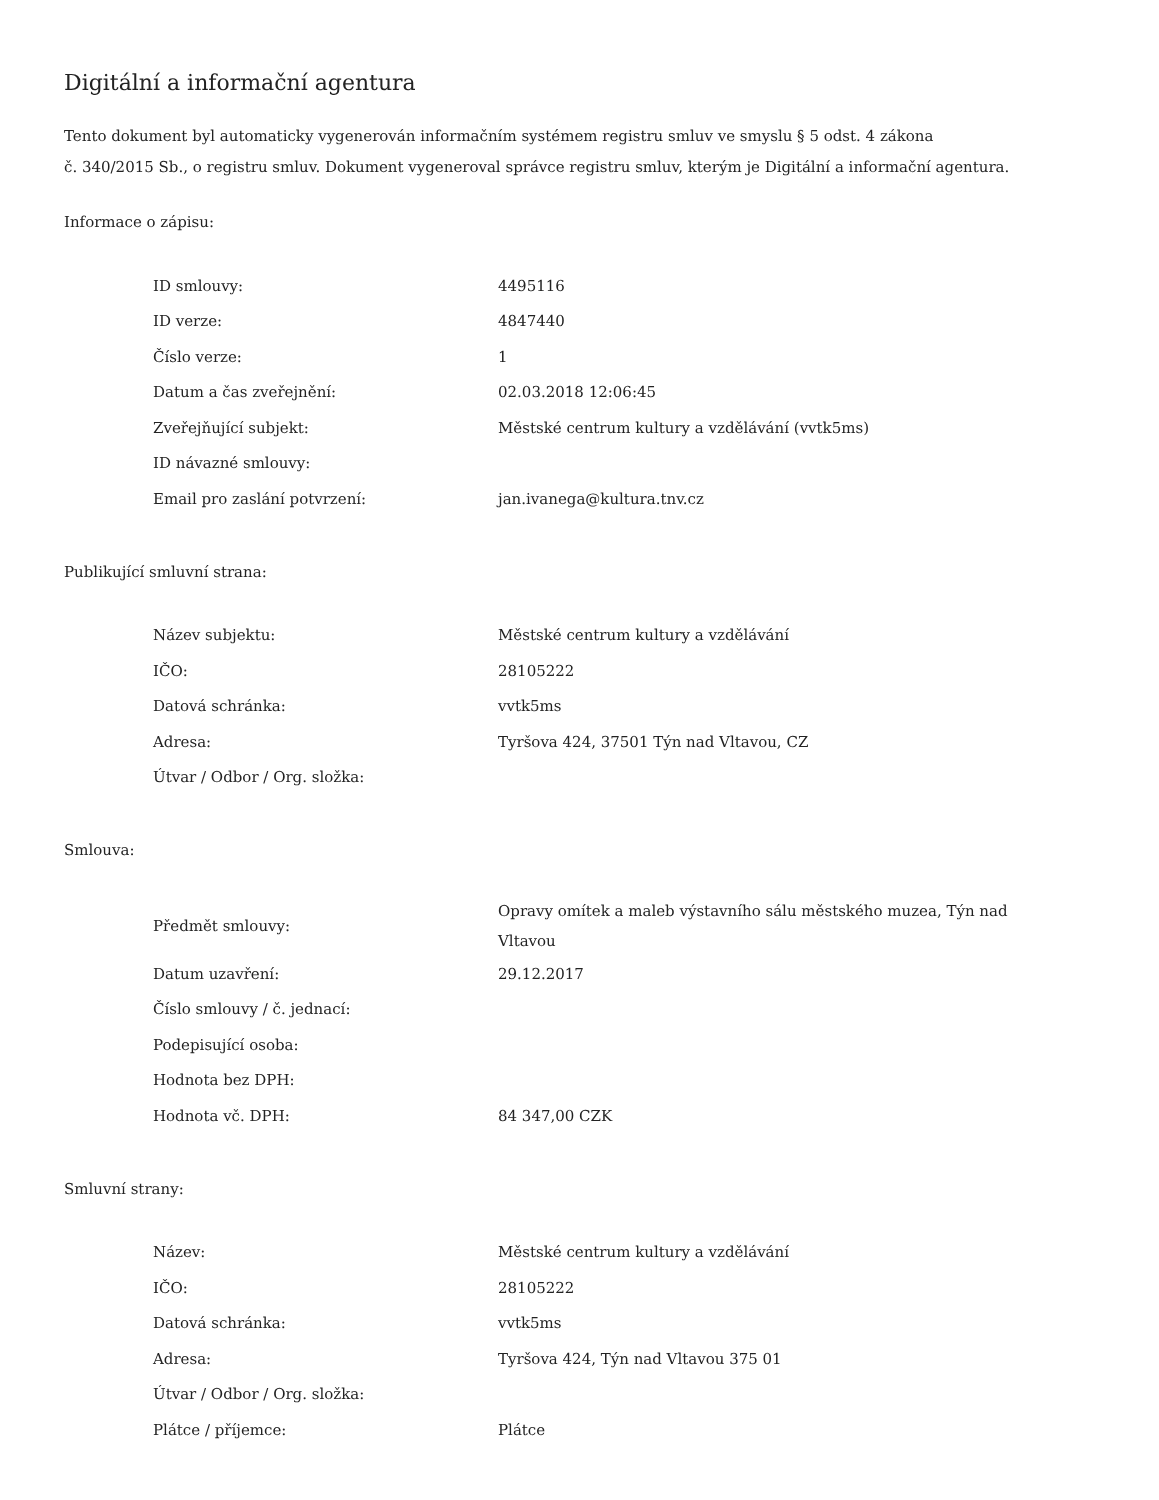Digitální a informační agentura
Tento dokument byl automaticky vygenerován informačním systémem registru smluv ve smyslu § 5 odst. 4 zákona
č. 340/2015 Sb., o registru smluv. Dokument vygeneroval správce registru smluv, kterým je Digitální a informační agentura.
Informace o zápisu:
| ID smlouvy: | 4495116 |
| ID verze: | 4847440 |
| Číslo verze: | 1 |
| Datum a čas zveřejnění: | 02.03.2018 12:06:45 |
| Zveřejňující subjekt: | Městské centrum kultury a vzdělávání (vvtk5ms) |
| ID návazné smlouvy: | |
| Email pro zaslání potvrzení: | jan.ivanega@kultura.tnv.cz |
Publikující smluvní strana:
| Název subjektu: | Městské centrum kultury a vzdělávání |
| IČO: | 28105222 |
| Datová schránka: | vvtk5ms |
| Adresa: | Tyršova 424, 37501 Týn nad Vltavou, CZ |
| Útvar / Odbor / Org. složka: | |
Smlouva:
| Předmět smlouvy: | Opravy omítek a maleb výstavního sálu městského muzea, Týn nad Vltavou |
| Datum uzavření: | 29.12.2017 |
| Číslo smlouvy / č. jednací: | |
| Podepisující osoba: | |
| Hodnota bez DPH: | |
| Hodnota vč. DPH: | 84 347,00 CZK |
Smluvní strany:
| Název: | Městské centrum kultury a vzdělávání |
| IČO: | 28105222 |
| Datová schránka: | vvtk5ms |
| Adresa: | Tyršova 424, Týn nad Vltavou 375 01 |
| Útvar / Odbor / Org. složka: | |
| Plátce / příjemce: | Plátce |